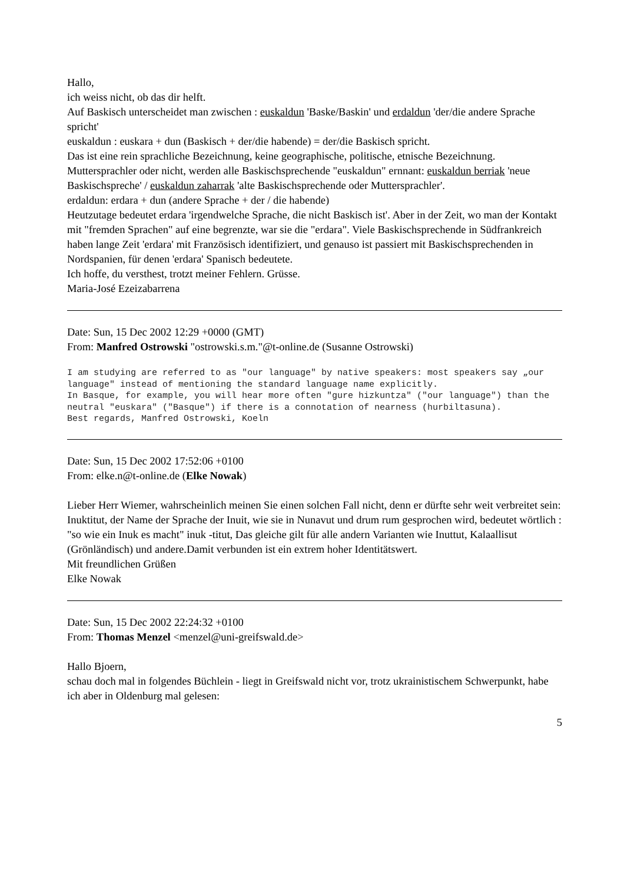Hallo,
ich weiss nicht, ob das dir helft.
Auf Baskisch unterscheidet man zwischen : euskaldun 'Baske/Baskin' und erdaldun 'der/die andere Sprache spricht'
euskaldun : euskara + dun (Baskisch + der/die habende) = der/die Baskisch spricht.
Das ist eine rein sprachliche Bezeichnung, keine geographische, politische, etnische Bezeichnung. Muttersprachler oder nicht, werden alle Baskischsprechende "euskaldun" ernnant: euskaldun berriak 'neue Baskischspreche' / euskaldun zaharrak 'alte Baskischsprechende oder Muttersprachler'.
erdaldun: erdara + dun (andere Sprache + der / die habende)
Heutzutage bedeutet erdara 'irgendwelche Sprache, die nicht Baskisch ist'. Aber in der Zeit, wo man der Kontakt mit "fremden Sprachen" auf eine begrenzte, war sie die "erdara". Viele Baskischsprechende in Südfrankreich haben lange Zeit 'erdara' mit Französisch identifiziert, und genauso ist passiert mit Baskischsprechenden in Nordspanien, für denen 'erdara' Spanisch bedeutete.
Ich hoffe, du versthest, trotzt meiner Fehlern. Grüsse.
Maria-José Ezeizabarrena
Date: Sun, 15 Dec 2002 12:29 +0000 (GMT)
From: Manfred Ostrowski "ostrowski.s.m."@t-online.de (Susanne Ostrowski)
I am studying are referred to as "our language" by native speakers: most speakers say „our language" instead of mentioning the standard language name explicitly.
In Basque, for example, you will hear more often "gure hizkuntza" ("our language") than the neutral "euskara" ("Basque") if there is a connotation of nearness (hurbiltasuna).
Best regards, Manfred Ostrowski, Koeln
Date: Sun, 15 Dec 2002 17:52:06 +0100
From: elke.n@t-online.de (Elke Nowak)
Lieber Herr Wiemer, wahrscheinlich meinen Sie einen solchen Fall nicht, denn er dürfte sehr weit verbreitet sein:
Inuktitut, der Name der Sprache der Inuit, wie sie in Nunavut und drum rum gesprochen wird, bedeutet wörtlich : "so wie ein Inuk es macht" inuk -titut, Das gleiche gilt für alle andern Varianten wie Inuttut, Kalaallisut (Grönländisch) und andere.Damit verbunden ist ein extrem hoher Identitätswert.
Mit freundlichen Grüßen
Elke Nowak
Date: Sun, 15 Dec 2002 22:24:32 +0100
From: Thomas Menzel <menzel@uni-greifswald.de>
Hallo Bjoern,
schau doch mal in folgendes Büchlein - liegt in Greifswald nicht vor, trotz ukrainistischem Schwerpunkt, habe ich aber in Oldenburg mal gelesen:
5